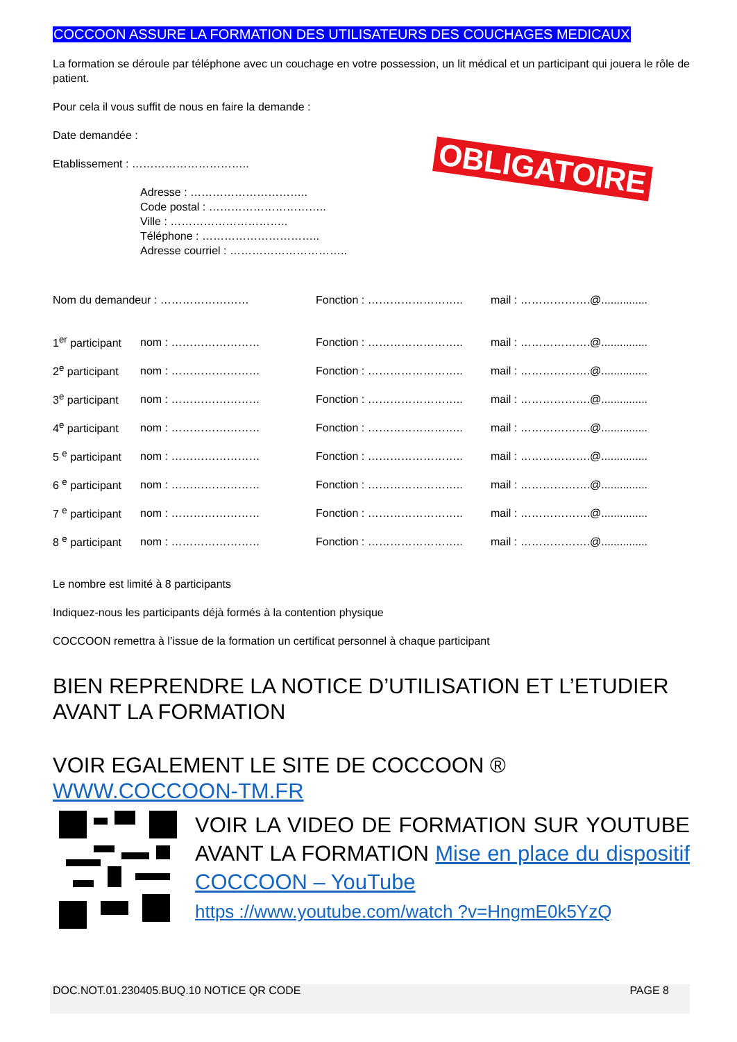COCCOON ASSURE LA FORMATION DES UTILISATEURS DES COUCHAGES MEDICAUX
La formation se déroule par téléphone avec un couchage en votre possession, un lit médical et un participant qui jouera le rôle de patient.
Pour cela il vous suffit de nous en faire la demande :
Date demandée :
OBLIGATOIRE
Etablissement : …………………………..
Adresse : …………………………..
Code postal : …………………………..
Ville : …………………………..
Téléphone : …………………………..
Adresse courriel : …………………………..
Nom du demandeur : …………………… Fonction : …………………….. mail : ……………….@...............
1<sup>er</sup> participant nom : …………………… Fonction : …………………….. mail : ……………….@...............
2<sup>e</sup> participant nom : …………………… Fonction : …………………….. mail : ……………….@...............
3<sup>e</sup> participant nom : …………………… Fonction : …………………….. mail : ……………….@...............
4<sup>e</sup> participant nom : …………………… Fonction : …………………….. mail : ……………….@...............
5 <sup>e</sup> participant nom : …………………… Fonction : …………………….. mail : ……………….@...............
6 <sup>e</sup> participant nom : …………………… Fonction : …………………….. mail : ……………….@...............
7 <sup>e</sup> participant nom : …………………… Fonction : …………………….. mail : ……………….@...............
8 <sup>e</sup> participant nom : …………………… Fonction : …………………….. mail : ……………….@...............
Le nombre est limité à 8 participants
Indiquez-nous les participants déjà formés à la contention physique
COCCOON remettra à l’issue de la formation un certificat personnel à chaque participant
BIEN REPRENDRE LA NOTICE D’UTILISATION ET L’ETUDIER AVANT LA FORMATION
VOIR EGALEMENT LE SITE DE COCCOON ®
WWW.COCCOON-TM.FR
VOIR LA VIDEO DE FORMATION SUR YOUTUBE AVANT LA FORMATION Mise en place du dispositif COCCOON – YouTube
https ://www.youtube.com/watch ?v=HngmE0k5YzQ
DOC.NOT.01.230405.BUQ.10 NOTICE QR CODE PAGE 8